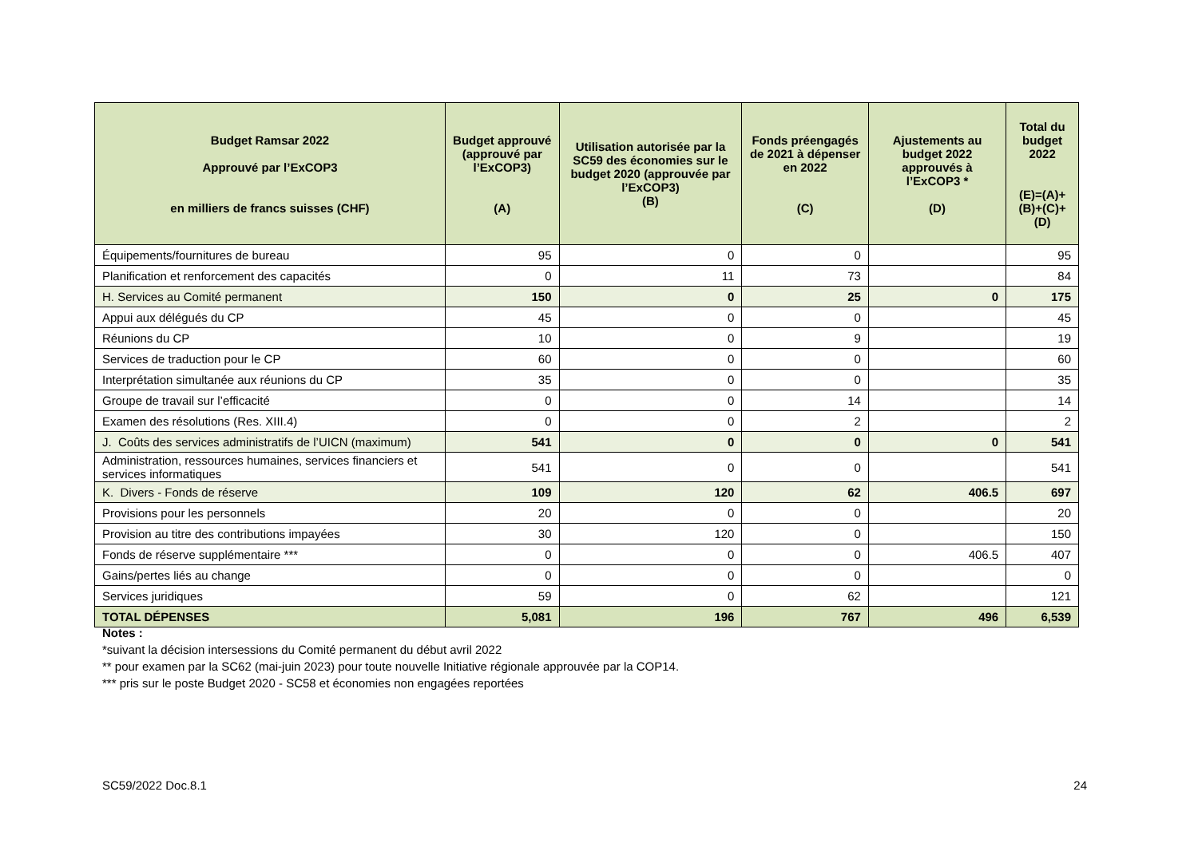| Budget Ramsar 2022 Approuvé par l’ExCOP3 en milliers de francs suisses (CHF) | Budget approuvé (approuvé par l’ExCOP3) (A) | Utilisation autorisée par la SC59 des économies sur le budget 2020 (approuvée par l’ExCOP3) (B) | Fonds préengagés de 2021 à dépenser en 2022 (C) | Ajustements au budget 2022 approuvés à l’ExCOP3 * (D) | Total du budget 2022 (E)=(A)+(B)+(C)+(D) |
| --- | --- | --- | --- | --- | --- |
| Équipements/fournitures de bureau | 95 | 0 | 0 | | 95 |
| Planification et renforcement des capacités | 0 | 11 | 73 | | 84 |
| H. Services au Comité permanent | 150 | 0 | 25 | 0 | 175 |
| Appui aux délégués du CP | 45 | 0 | 0 | | 45 |
| Réunions du CP | 10 | 0 | 9 | | 19 |
| Services de traduction pour le CP | 60 | 0 | 0 | | 60 |
| Interprétation simultanée aux réunions du CP | 35 | 0 | 0 | | 35 |
| Groupe de travail sur l’efficacité | 0 | 0 | 14 | | 14 |
| Examen des résolutions (Res. XIII.4) | 0 | 0 | 2 | | 2 |
| J. Coûts des services administratifs de l’UICN (maximum) | 541 | 0 | 0 | 0 | 541 |
| Administration, ressources humaines, services financiers et services informatiques | 541 | 0 | 0 | | 541 |
| K. Divers - Fonds de réserve | 109 | 120 | 62 | 406.5 | 697 |
| Provisions pour les personnels | 20 | 0 | 0 | | 20 |
| Provision au titre des contributions impayées | 30 | 120 | 0 | | 150 |
| Fonds de réserve supplémentaire *** | 0 | 0 | 0 | 406.5 | 407 |
| Gains/pertes liés au change | 0 | 0 | 0 | | 0 |
| Services juridiques | 59 | 0 | 62 | | 121 |
| TOTAL DÉPENSES | 5,081 | 196 | 767 | 496 | 6,539 |
Notes :
*suivant la décision intersessions du Comité permanent du début avril 2022
** pour examen par la SC62 (mai-juin 2023) pour toute nouvelle Initiative régionale approuvée par la COP14.
*** pris sur le poste Budget 2020 - SC58 et économies non engagées reportées
SC59/2022 Doc.8.1 24